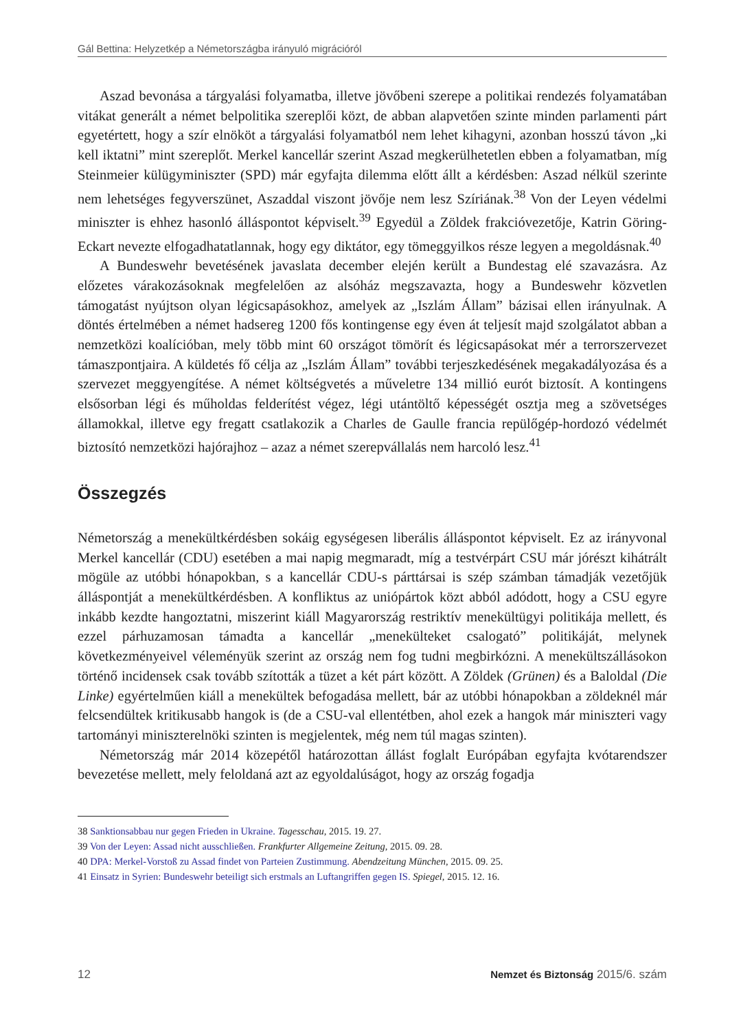Gál Bettina: Helyzetkép a Németországba irányuló migrációról
Aszad bevonása a tárgyalási folyamatba, illetve jövőbeni szerepe a politikai rendezés folyamatában vitákat generált a német belpolitika szereplői közt, de abban alapvetően szinte minden parlamenti párt egyetértett, hogy a szír elnököt a tárgyalási folyamatból nem lehet kihagyni, azonban hosszú távon „ki kell iktatni” mint szereplőt. Merkel kancellár szerint Aszad megkerülhetetlen ebben a folyamatban, míg Steinmeier külügyminiszter (SPD) már egyfajta dilemma előtt állt a kérdésben: Aszad nélkül szerinte nem lehetséges fegyverszünet, Aszaddal viszont jövője nem lesz Szíriának.<sup>38</sup> Von der Leyen védelmi miniszter is ehhez hasonló álláspontot képviselt.<sup>39</sup> Egyedül a Zöldek frakcióvezetője, Katrin Göring-Eckart nevezte elfogadhatatlannak, hogy egy diktátor, egy tömeggyilkos része legyen a megoldásnak.<sup>40</sup>
A Bundeswehr bevetésének javaslata december elején került a Bundestag elé szavazásra. Az előzetes várakozásoknak megfelelően az alsóház megszavazta, hogy a Bundeswehr közvetlen támogatást nyújtson olyan légicsapásokhoz, amelyek az „Iszlám Állam” bázisai ellen irányulnak. A döntés értelmében a német hadsereg 1200 fős kontingense egy éven át teljesít majd szolgálatot abban a nemzetközi koalícióban, mely több mint 60 országot tömörít és légicsapásokat mér a terrorszervezet támaszpontjaira. A küldetés fő célja az „Iszlám Állam” további terjeszkedésének megakadályozása és a szervezet meggyengítése. A német költségvetés a műveletre 134 millió eurót biztosít. A kontingens elsősorban légi és műholdas felderítést végez, légi utántöltő képességét osztja meg a szövetséges államokkal, illetve egy fregatt csatlakozik a Charles de Gaulle francia repülőgép-hordozó védelmét biztosító nemzetközi hajórajhoz – azaz a német szerepvállalás nem harcoló lesz.<sup>41</sup>
Összegzés
Németország a menekültkérdésben sokáig egységesen liberális álláspontot képviselt. Ez az irányvonal Merkel kancellár (CDU) esetében a mai napig megmaradt, míg a testvérpárt CSU már jórészt kihátrált mögüle az utóbbi hónapokban, s a kancellár CDU-s párttársai is szép számban támadják vezetőjük álláspontját a menekültkérdésben. A konfliktus az uniópártok közt abból adódott, hogy a CSU egyre inkább kezdte hangoztatni, miszerint kiáll Magyarország restriktív menekültügyi politikája mellett, és ezzel párhuzamosan támadta a kancellár „menekülteket csalogató” politikáját, melynek következményeivel véleményük szerint az ország nem fog tudni megbirkózni. A menekültszállásokon történő incidensek csak tovább szították a tüzet a két párt között. A Zöldek (Grünen) és a Baloldal (Die Linke) egyértelműen kiáll a menekültek befogadása mellett, bár az utóbbi hónapokban a zöldeknél már felcsendültek kritikusabb hangok is (de a CSU-val ellentétben, ahol ezek a hangok már miniszteri vagy tartományi miniszterelnöki szinten is megjelentek, még nem túl magas szinten).
Németország már 2014 közepétől határozottan állást foglalt Európában egyfajta kvótarendszer bevezetése mellett, mely feloldaná azt az egyoldalúságot, hogy az ország fogadja
38 Sanktionsabbau nur gegen Frieden in Ukraine. Tagesschau, 2015. 19. 27.
39 Von der Leyen: Assad nicht ausschließen. Frankfurter Allgemeine Zeitung, 2015. 09. 28.
40 DPA: Merkel-Vorstoß zu Assad findet von Parteien Zustimmung. Abendzeitung München, 2015. 09. 25.
41 Einsatz in Syrien: Bundeswehr beteiligt sich erstmals an Luftangriffen gegen IS. Spiegel, 2015. 12. 16.
12 Nemzet és Biztonság 2015/6. szám